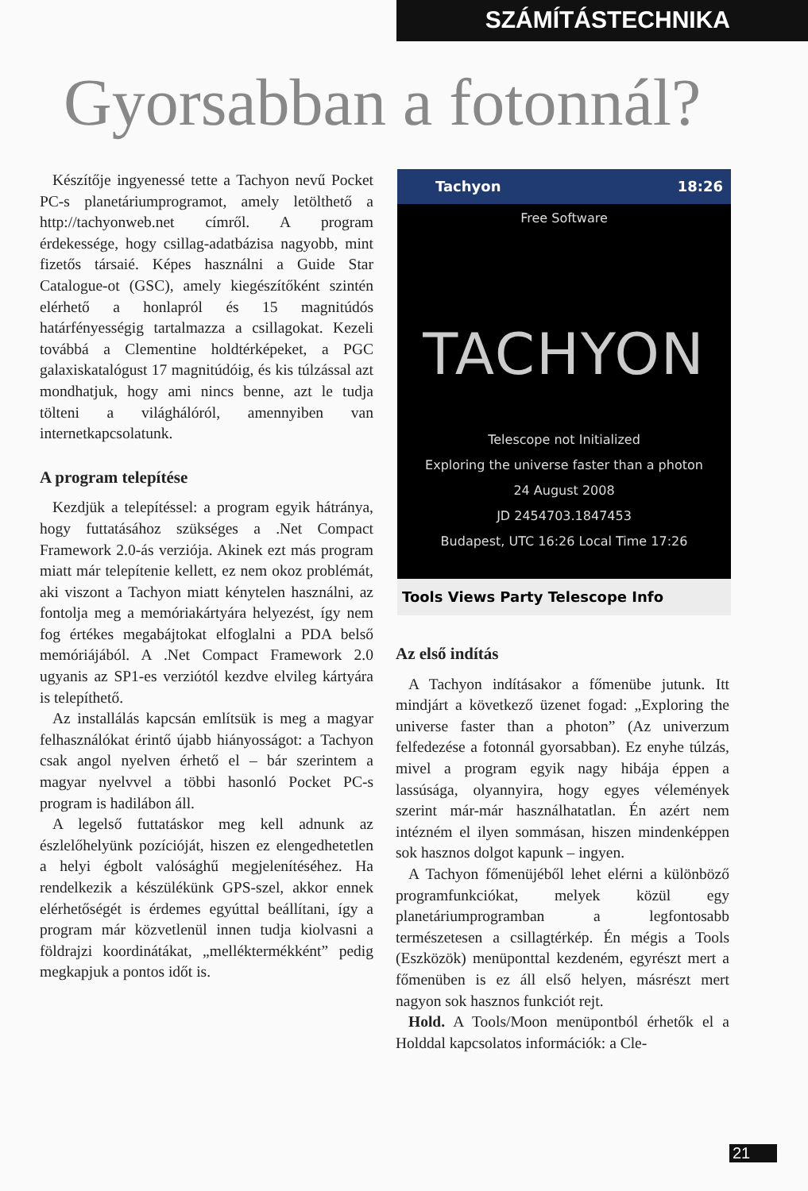SZÁMÍTÁSTECHNIKA
Gyorsabban a fotonnál?
Készítője ingyenessé tette a Tachyon nevű Pocket PC-s planetáriumprogramot, amely letölthető a http://tachyonweb.net címről. A program érdekessége, hogy csillag-adatbázisa nagyobb, mint fizetős társaié. Képes használni a Guide Star Catalogue-ot (GSC), amely kiegészítőként szintén elérhető a honlapról és 15 magnitúdós határfényességig tartalmazza a csillagokat. Kezeli továbbá a Clementine holdtérképeket, a PGC galaxiskatalógust 17 magnitúdóig, és kis túlzással azt mondhatjuk, hogy ami nincs benne, azt le tudja tölteni a világhálóról, amennyiben van internetkapcsolatunk.
A program telepítése
Kezdjük a telepítéssel: a program egyik hátránya, hogy futtatásához szükséges a .Net Compact Framework 2.0-ás verziója. Akinek ezt más program miatt már telepítenie kellett, ez nem okoz problémát, aki viszont a Tachyon miatt kénytelen használni, az fontolja meg a memóriakártyára helyezést, így nem fog értékes megabájtokat elfoglalni a PDA belső memóriájából. A .Net Compact Framework 2.0 ugyanis az SP1-es verziótól kezdve elvileg kártyára is telepíthető.
Az installálás kapcsán említsük is meg a magyar felhasználókat érintő újabb hiányosságot: a Tachyon csak angol nyelven érhető el – bár szerintem a magyar nyelvvel a többi hasonló Pocket PC-s program is hadilábon áll.
A legelső futtatáskor meg kell adnunk az észlelőhelyünk pozícióját, hiszen ez elengedhetetlen a helyi égbolt valósághű megjelenítéséhez. Ha rendelkezik a készülékünk GPS-szel, akkor ennek elérhetőségét is érdemes egyúttal beállítani, így a program már közvetlenül innen tudja kiolvasni a földrajzi koordinátákat, „melléktermékként” pedig megkapjuk a pontos időt is.
Tachyon 18:26
Free Software
TACHYON
Telescope not Initialized
Exploring the universe faster than a photon
24 August 2008
JD 2454703.1847453
Budapest, UTC 16:26 Local Time 17:26
Tools Views Party Telescope Info
Az első indítás
A Tachyon indításakor a főmenübe jutunk. Itt mindjárt a következő üzenet fogad: „Exploring the universe faster than a photon” (Az univerzum felfedezése a fotonnál gyorsabban). Ez enyhe túlzás, mivel a program egyik nagy hibája éppen a lassúsága, olyannyira, hogy egyes vélemények szerint már-már használhatatlan. Én azért nem intézném el ilyen sommásan, hiszen mindenképpen sok hasznos dolgot kapunk – ingyen.
A Tachyon főmenüjéből lehet elérni a különböző programfunkciókat, melyek közül egy planetáriumprogramban a legfontosabb természetesen a csillagtérkép. Én mégis a Tools (Eszközök) menüponttal kezdeném, egyrészt mert a főmenüben is ez áll első helyen, másrészt mert nagyon sok hasznos funkciót rejt.
Hold. A Tools/Moon menüpontból érhetők el a Holddal kapcsolatos információk: a Cle-
21